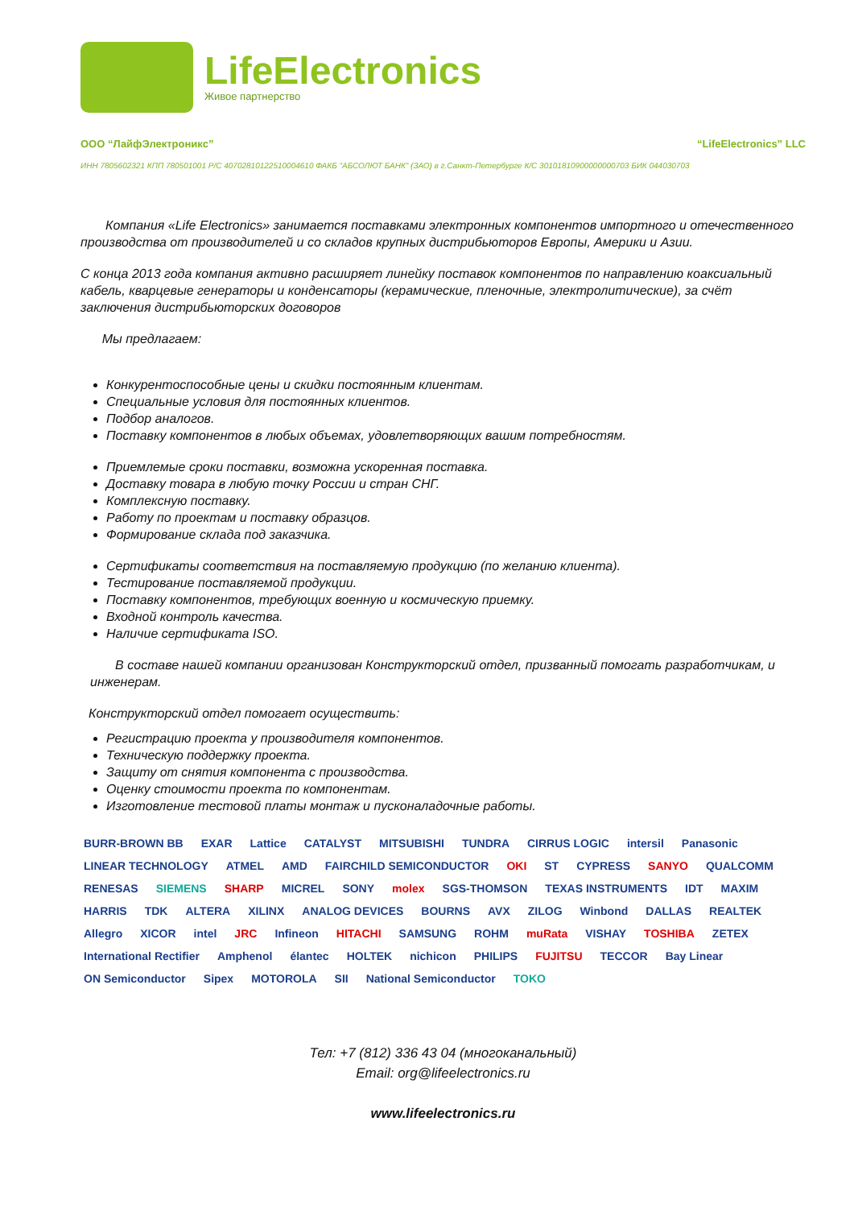LifeElectronics
Живое партнерство
ООО “ЛайфЭлектроникс” “LifeElectronics” LLC
ИНН 7805602321 КПП 780501001 Р/С 40702810122510004610 ФАКБ "АБСОЛЮТ БАНК" (ЗАО) в г.Санкт-Петербурге К/С 30101810900000000703 БИК 044030703
Компания «Life Electronics» занимается поставками электронных компонентов импортного и отечественного производства от производителей и со складов крупных дистрибьюторов Европы, Америки и Азии.
С конца 2013 года компания активно расширяет линейку поставок компонентов по направлению коаксиальный кабель, кварцевые генераторы и конденсаторы (керамические, пленочные, электролитические), за счёт заключения дистрибьюторских договоров
Мы предлагаем:
Конкурентоспособные цены и скидки постоянным клиентам.
Специальные условия для постоянных клиентов.
Подбор аналогов.
Поставку компонентов в любых объемах, удовлетворяющих вашим потребностям.
Приемлемые сроки поставки, возможна ускоренная поставка.
Доставку товара в любую точку России и стран СНГ.
Комплексную поставку.
Работу по проектам и поставку образцов.
Формирование склада под заказчика.
Сертификаты соответствия на поставляемую продукцию (по желанию клиента).
Тестирование поставляемой продукции.
Поставку компонентов, требующих военную и космическую приемку.
Входной контроль качества.
Наличие сертификата ISO.
В составе нашей компании организован Конструкторский отдел, призванный помогать разработчикам, и инженерам.
Конструкторский отдел помогает осуществить:
Регистрацию проекта у производителя компонентов.
Техническую поддержку проекта.
Защиту от снятия компонента с производства.
Оценку стоимости проекта по компонентам.
Изготовление тестовой платы монтаж и пусконаладочные работы.
BURR-BROWN BB EXAR Lattice CATALYST MITSUBISHI TUNDRA CIRRUS LOGIC intersil Panasonic LINEAR TECHNOLOGY ATMEL AMD FAIRCHILD SEMICONDUCTOR OKI ST CYPRESS SANYO QUALCOMM RENESAS SIEMENS SHARP MICREL SONY molex SGS-THOMSON TEXAS INSTRUMENTS IDT MAXIM HARRIS TDK ALTERA XILINX ANALOG DEVICES BOURNS AVX ZILOG Winbond DALLAS REALTEK Allegro XICOR intel JRC Infineon HITACHI SAMSUNG ROHM muRata VISHAY TOSHIBA ZETEX International Rectifier Amphenol élantec HOLTEK nichicon PHILIPS FUJITSU TECCOR Bay Linear ON Semiconductor Sipex MOTOROLA SII National Semiconductor TOKO
Тел: +7 (812) 336 43 04 (многоканальный)
Email: org@lifeelectronics.ru
www.lifeelectronics.ru